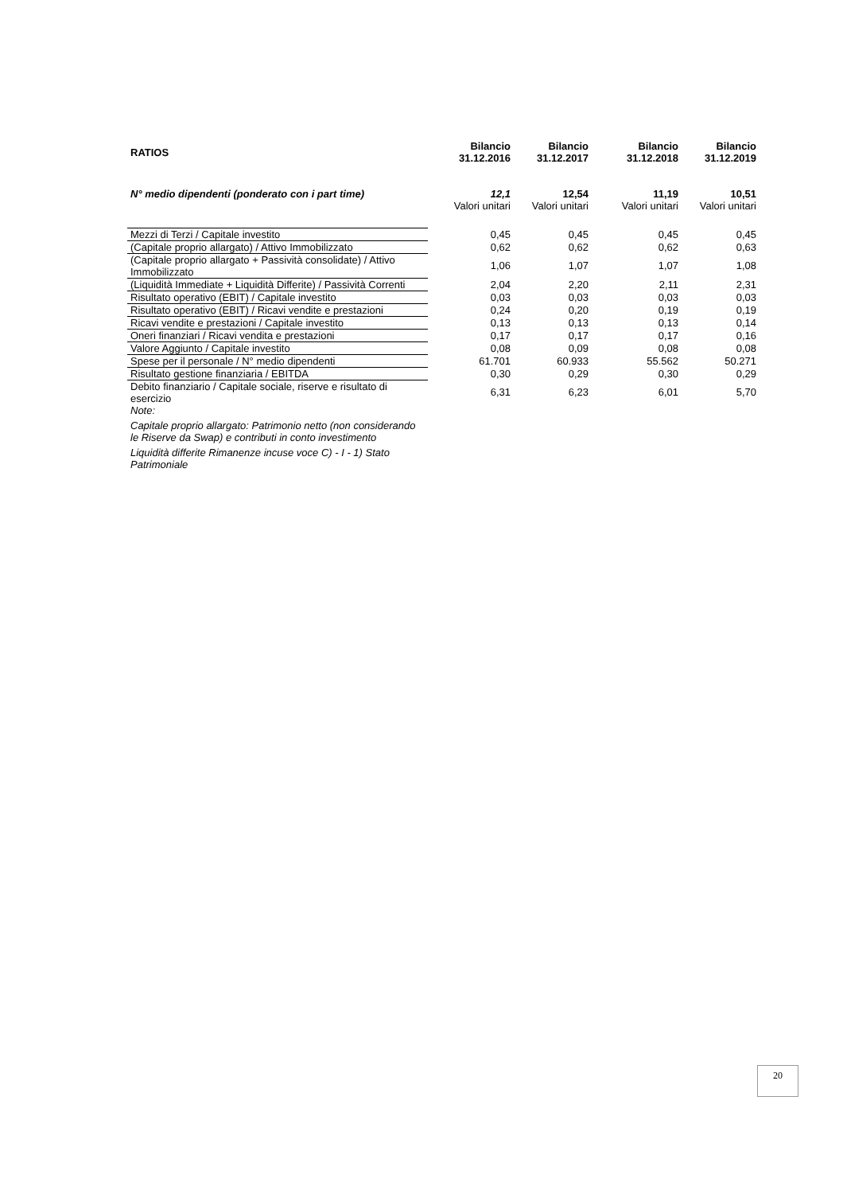| RATIOS | Bilancio 31.12.2016 | Bilancio 31.12.2017 | Bilancio 31.12.2018 | Bilancio 31.12.2019 |
| --- | --- | --- | --- | --- |
| N° medio dipendenti (ponderato con i part time) | 12,1 | 12,54 | 11,19 | 10,51 |
| | Valori unitari | Valori unitari | Valori unitari | Valori unitari |
| Mezzi di Terzi / Capitale investito | 0,45 | 0,45 | 0,45 | 0,45 |
| (Capitale proprio allargato) / Attivo Immobilizzato | 0,62 | 0,62 | 0,62 | 0,63 |
| (Capitale proprio allargato + Passività consolidate) / Attivo Immobilizzato | 1,06 | 1,07 | 1,07 | 1,08 |
| (Liquidità Immediate + Liquidità Differite) / Passività Correnti | 2,04 | 2,20 | 2,11 | 2,31 |
| Risultato operativo (EBIT) / Capitale investito | 0,03 | 0,03 | 0,03 | 0,03 |
| Risultato operativo (EBIT) / Ricavi vendite e prestazioni | 0,24 | 0,20 | 0,19 | 0,19 |
| Ricavi vendite e prestazioni / Capitale investito | 0,13 | 0,13 | 0,13 | 0,14 |
| Oneri finanziari / Ricavi vendita e prestazioni | 0,17 | 0,17 | 0,17 | 0,16 |
| Valore Aggiunto / Capitale investito | 0,08 | 0,09 | 0,08 | 0,08 |
| Spese per il personale / N° medio dipendenti | 61.701 | 60.933 | 55.562 | 50.271 |
| Risultato gestione finanziaria / EBITDA | 0,30 | 0,29 | 0,30 | 0,29 |
| Debito finanziario / Capitale sociale, riserve e risultato di esercizio | 6,31 | 6,23 | 6,01 | 5,70 |
| Note: | | | | |
| Capitale proprio allargato: Patrimonio netto (non considerando le Riserve da Swap) e contributi in conto investimento | | | | |
| Liquidità differite Rimanenze incuse voce C) - I - 1) Stato Patrimoniale | | | | |
20